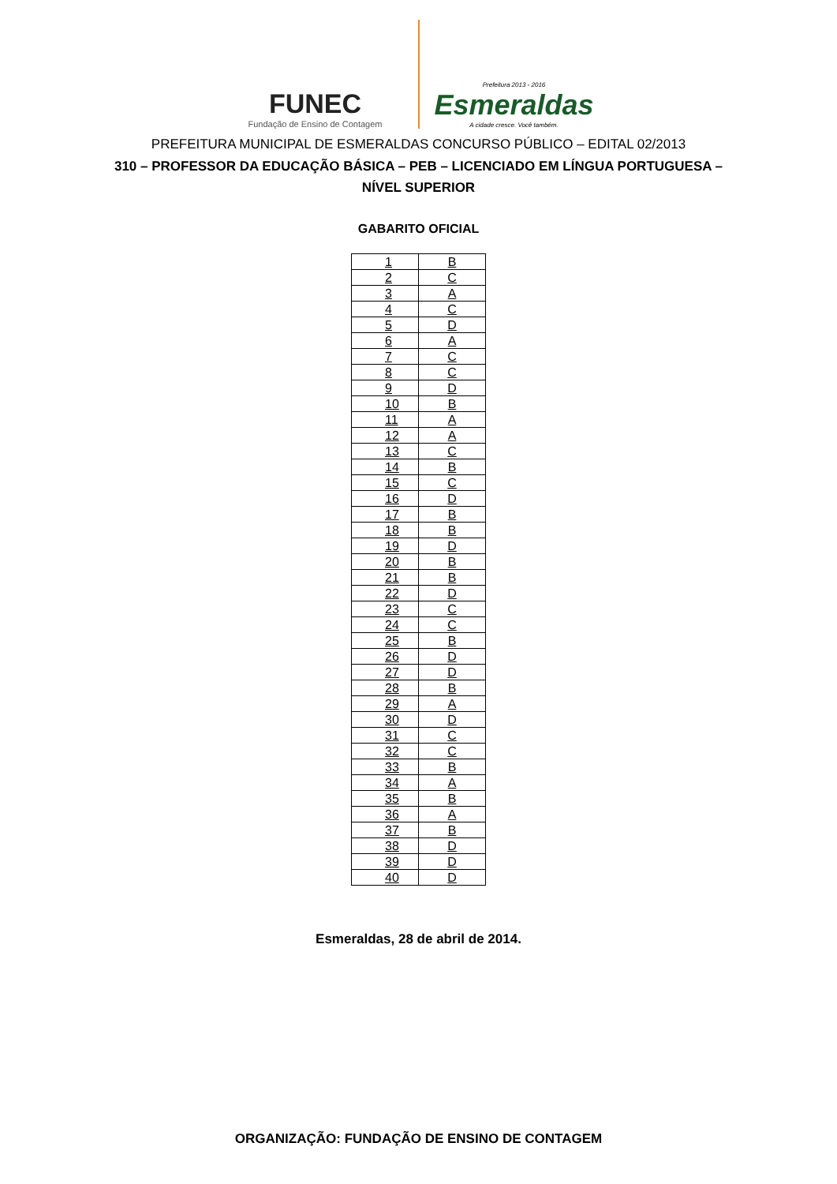FUNEC
Fundação de Ensino de Contagem
Prefeitura 2013 - 2016
Esmeraldas
A cidade cresce. Você também.
PREFEITURA MUNICIPAL DE ESMERALDAS CONCURSO PÚBLICO – EDITAL 02/2013
310 – PROFESSOR DA EDUCAÇÃO BÁSICA – PEB – LICENCIADO EM LÍNGUA PORTUGUESA –
NÍVEL SUPERIOR
GABARITO OFICIAL
| 1 | B |
| 2 | C |
| 3 | A |
| 4 | C |
| 5 | D |
| 6 | A |
| 7 | C |
| 8 | C |
| 9 | D |
| 10 | B |
| 11 | A |
| 12 | A |
| 13 | C |
| 14 | B |
| 15 | C |
| 16 | D |
| 17 | B |
| 18 | B |
| 19 | D |
| 20 | B |
| 21 | B |
| 22 | D |
| 23 | C |
| 24 | C |
| 25 | B |
| 26 | D |
| 27 | D |
| 28 | B |
| 29 | A |
| 30 | D |
| 31 | C |
| 32 | C |
| 33 | B |
| 34 | A |
| 35 | B |
| 36 | A |
| 37 | B |
| 38 | D |
| 39 | D |
| 40 | D |
Esmeraldas, 28 de abril de 2014.
ORGANIZAÇÃO: FUNDAÇÃO DE ENSINO DE CONTAGEM